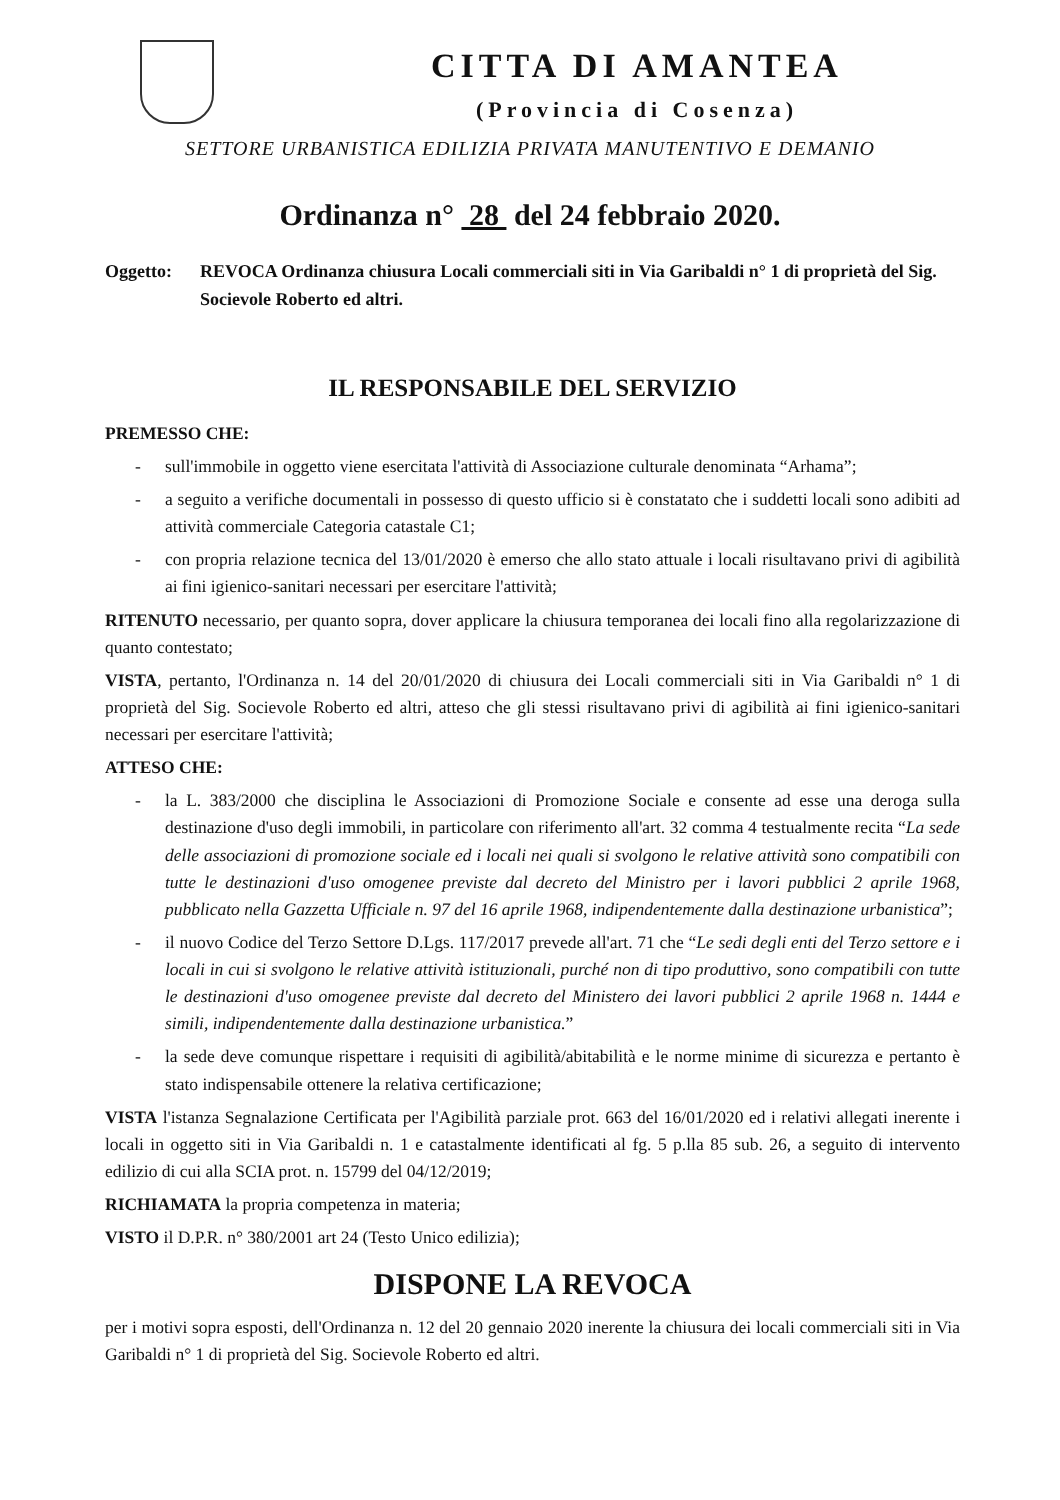CITTA DI AMANTEA
(Provincia di Cosenza)
SETTORE URBANISTICA EDILIZIA PRIVATA MANUTENTIVO E DEMANIO
Ordinanza n° 28 del 24 febbraio 2020.
Oggetto: REVOCA Ordinanza chiusura Locali commerciali siti in Via Garibaldi n° 1 di proprietà del Sig. Socievole Roberto ed altri.
IL RESPONSABILE DEL SERVIZIO
PREMESSO CHE:
- sull'immobile in oggetto viene esercitata l'attività di Associazione culturale denominata “Arhama”;
- a seguito a verifiche documentali in possesso di questo ufficio si è constatato che i suddetti locali sono adibiti ad attività commerciale Categoria catastale C1;
- con propria relazione tecnica del 13/01/2020 è emerso che allo stato attuale i locali risultavano privi di agibilità ai fini igienico-sanitari necessari per esercitare l'attività;
RITENUTO necessario, per quanto sopra, dover applicare la chiusura temporanea dei locali fino alla regolarizzazione di quanto contestato;
VISTA, pertanto, l'Ordinanza n. 14 del 20/01/2020 di chiusura dei Locali commerciali siti in Via Garibaldi n° 1 di proprietà del Sig. Socievole Roberto ed altri, atteso che gli stessi risultavano privi di agibilità ai fini igienico-sanitari necessari per esercitare l'attività;
ATTESO CHE:
- la L. 383/2000 che disciplina le Associazioni di Promozione Sociale e consente ad esse una deroga sulla destinazione d'uso degli immobili, in particolare con riferimento all'art. 32 comma 4 testualmente recita “La sede delle associazioni di promozione sociale ed i locali nei quali si svolgono le relative attività sono compatibili con tutte le destinazioni d'uso omogenee previste dal decreto del Ministro per i lavori pubblici 2 aprile 1968, pubblicato nella Gazzetta Ufficiale n. 97 del 16 aprile 1968, indipendentemente dalla destinazione urbanistica”;
- il nuovo Codice del Terzo Settore D.Lgs. 117/2017 prevede all'art. 71 che “Le sedi degli enti del Terzo settore e i locali in cui si svolgono le relative attività istituzionali, purché non di tipo produttivo, sono compatibili con tutte le destinazioni d'uso omogenee previste dal decreto del Ministero dei lavori pubblici 2 aprile 1968 n. 1444 e simili, indipendentemente dalla destinazione urbanistica.”
- la sede deve comunque rispettare i requisiti di agibilità/abitabilità e le norme minime di sicurezza e pertanto è stato indispensabile ottenere la relativa certificazione;
VISTA l'istanza Segnalazione Certificata per l'Agibilità parziale prot. 663 del 16/01/2020 ed i relativi allegati inerente i locali in oggetto siti in Via Garibaldi n. 1 e catastalmente identificati al fg. 5 p.lla 85 sub. 26, a seguito di intervento edilizio di cui alla SCIA prot. n. 15799 del 04/12/2019;
RICHIAMATA la propria competenza in materia;
VISTO il D.P.R. n° 380/2001 art 24 (Testo Unico edilizia);
DISPONE LA REVOCA
per i motivi sopra esposti, dell'Ordinanza n. 12 del 20 gennaio 2020 inerente la chiusura dei locali commerciali siti in Via Garibaldi n° 1 di proprietà del Sig. Socievole Roberto ed altri.